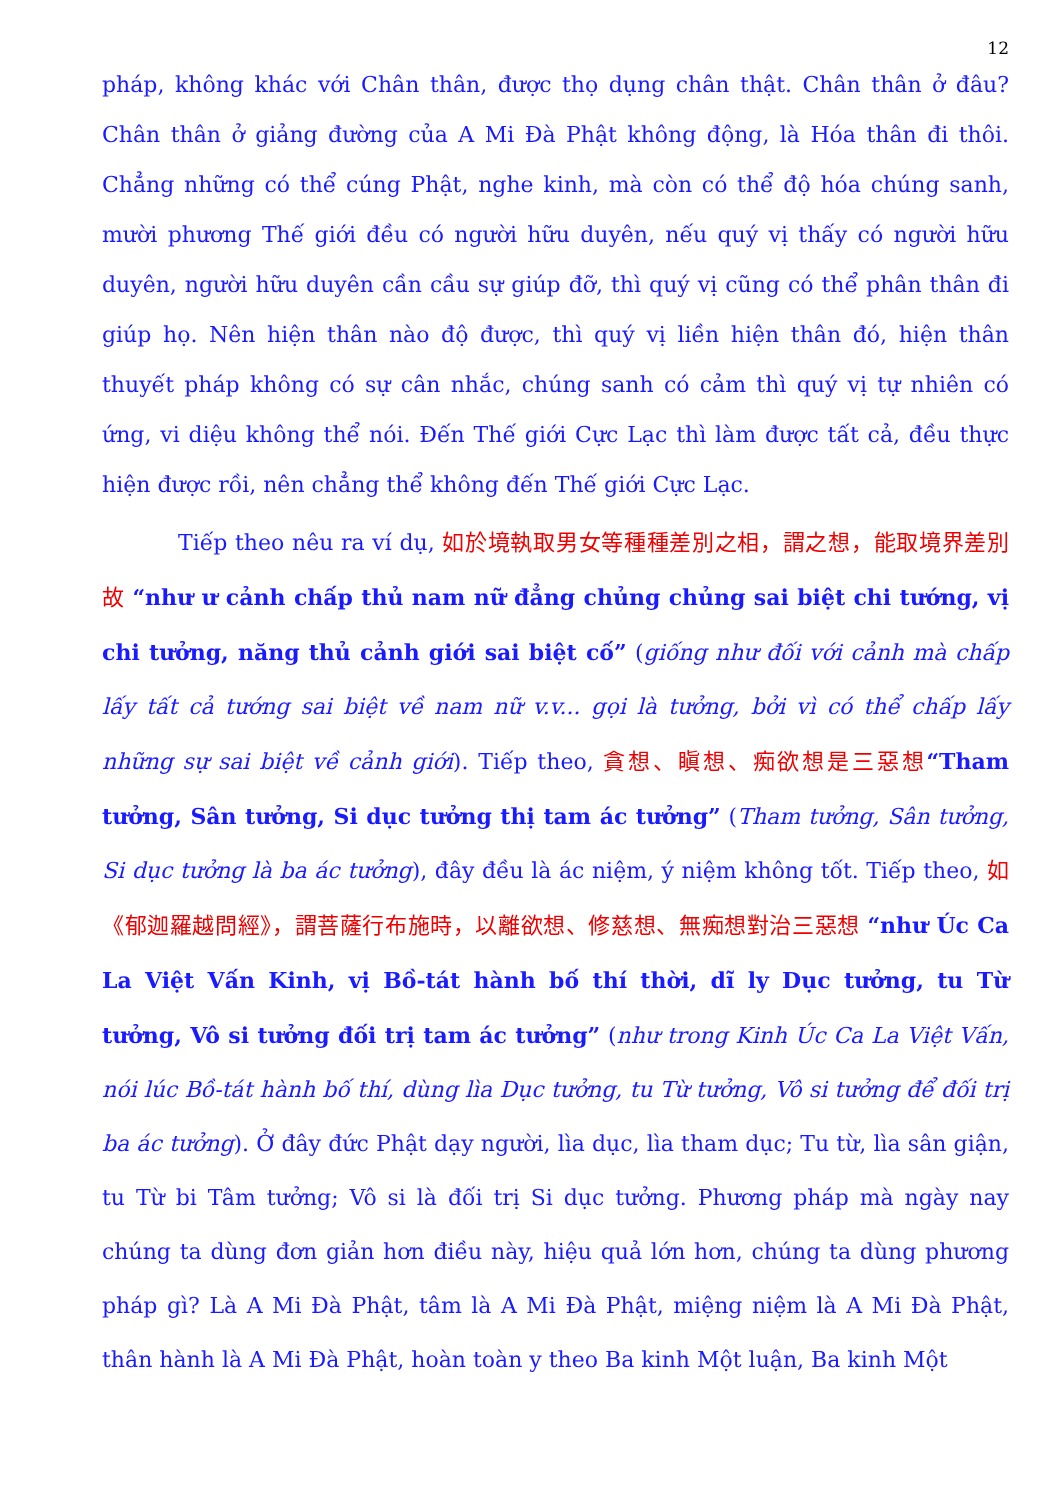12
pháp, không khác với Chân thân, được thọ dụng chân thật. Chân thân ở đâu? Chân thân ở giảng đường của A Mi Đà Phật không động, là Hóa thân đi thôi. Chẳng những có thể cúng Phật, nghe kinh, mà còn có thể độ hóa chúng sanh, mười phương Thế giới đều có người hữu duyên, nếu quý vị thấy có người hữu duyên, người hữu duyên cần cầu sự giúp đỡ, thì quý vị cũng có thể phân thân đi giúp họ. Nên hiện thân nào độ được, thì quý vị liền hiện thân đó, hiện thân thuyết pháp không có sự cân nhắc, chúng sanh có cảm thì quý vị tự nhiên có ứng, vi diệu không thể nói. Đến Thế giới Cực Lạc thì làm được tất cả, đều thực hiện được rồi, nên chẳng thể không đến Thế giới Cực Lạc.
Tiếp theo nêu ra ví dụ, 如於境執取男女等種種差別之相，謂之想，能取境界差別故 “như ư cảnh chấp thủ nam nữ đẳng chủng chủng sai biệt chi tướng, vị chi tưởng, năng thủ cảnh giới sai biệt cố” (giống như đối với cảnh mà chấp lấy tất cả tướng sai biệt về nam nữ v.v... gọi là tưởng, bởi vì có thể chấp lấy những sự sai biệt về cảnh giới). Tiếp theo, 貪想、瞋想、痴欲想是三惡想“Tham tưởng, Sân tưởng, Si dục tưởng thị tam ác tưởng” (Tham tưởng, Sân tưởng, Si dục tưởng là ba ác tưởng), đây đều là ác niệm, ý niệm không tốt. Tiếp theo, 如《郁迦羅越問經》，謂菩薩行布施時，以離欲想、修慈想、無痴想對治三惡想 “như Úc Ca La Việt Vấn Kinh, vị Bồ-tát hành bố thí thời, dĩ ly Dục tưởng, tu Từ tưởng, Vô si tưởng đối trị tam ác tưởng” (như trong Kinh Úc Ca La Việt Vấn, nói lúc Bồ-tát hành bố thí, dùng lìa Dục tưởng, tu Từ tưởng, Vô si tưởng để đối trị ba ác tưởng). Ở đây đức Phật dạy người, lìa dục, lìa tham dục; Tu từ, lìa sân giận, tu Từ bi Tâm tưởng; Vô si là đối trị Si dục tưởng. Phương pháp mà ngày nay chúng ta dùng đơn giản hơn điều này, hiệu quả lớn hơn, chúng ta dùng phương pháp gì? Là A Mi Đà Phật, tâm là A Mi Đà Phật, miệng niệm là A Mi Đà Phật, thân hành là A Mi Đà Phật, hoàn toàn y theo Ba kinh Một luận, Ba kinh Một